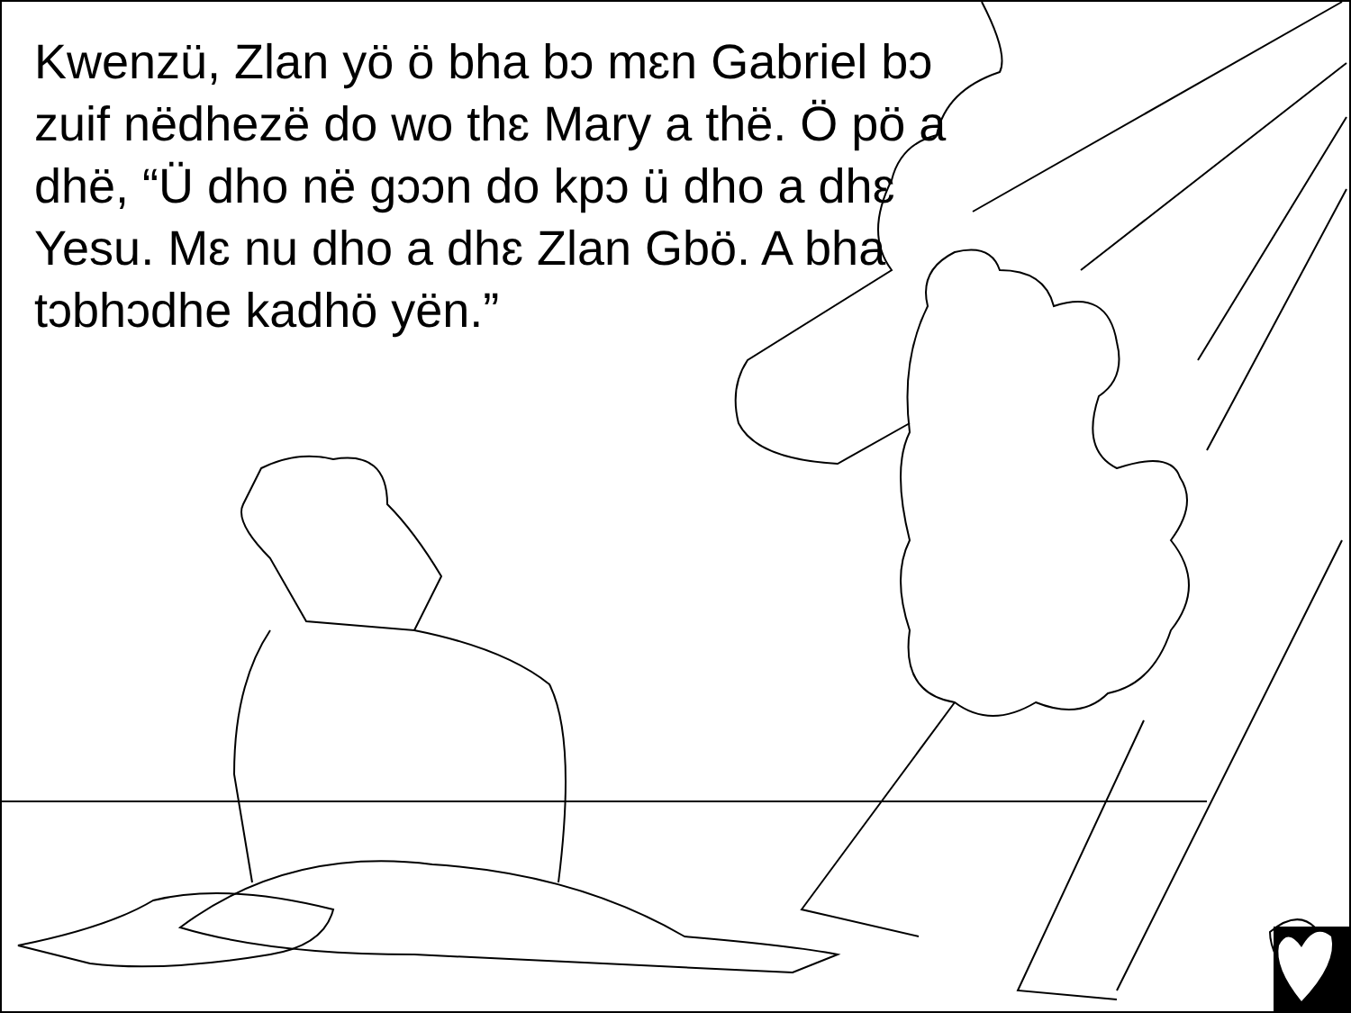Kwenzü, Zlan yö ö bha bɔ mɛn Gabriel bɔ zuif nëdhezë do wo thɛ Mary a thë. Ö pö a dhë, “Ü dho në gɔɔn do kpɔ ü dho a dhɛ Yesu. Mɛ nu dho a dhɛ Zlan Gbö. A bha tɔbhɔdhe kadhö yën.”